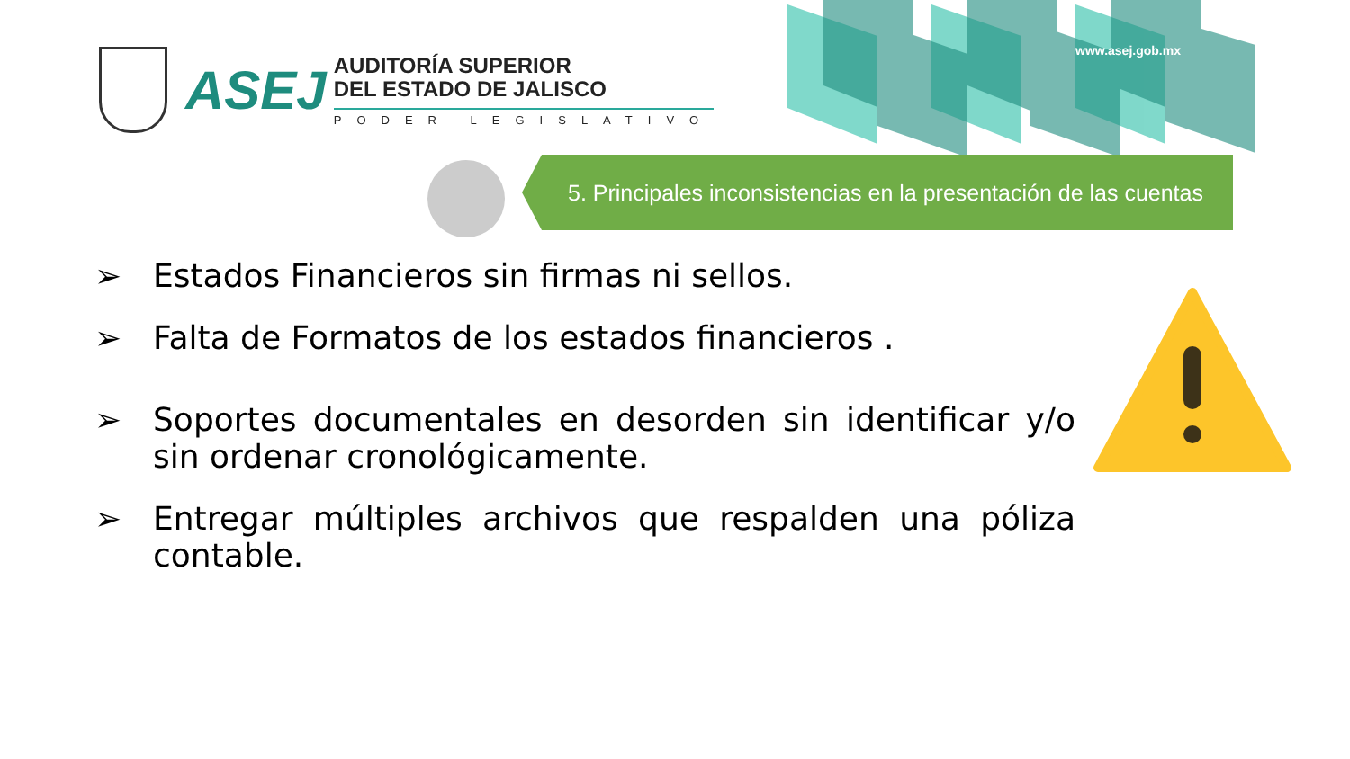www.asej.gob.mx
ASEJ
AUDITORÍA SUPERIOR
DEL ESTADO DE JALISCO
PODER LEGISLATIVO
5. Principales inconsistencias en la presentación de las cuentas
➢ Estados Financieros sin firmas ni sellos.
➢ Falta de Formatos de los estados financieros .
➢ Soportes documentales en desorden sin identificar y/o sin ordenar cronológicamente.
➢ Entregar múltiples archivos que respalden una póliza contable.